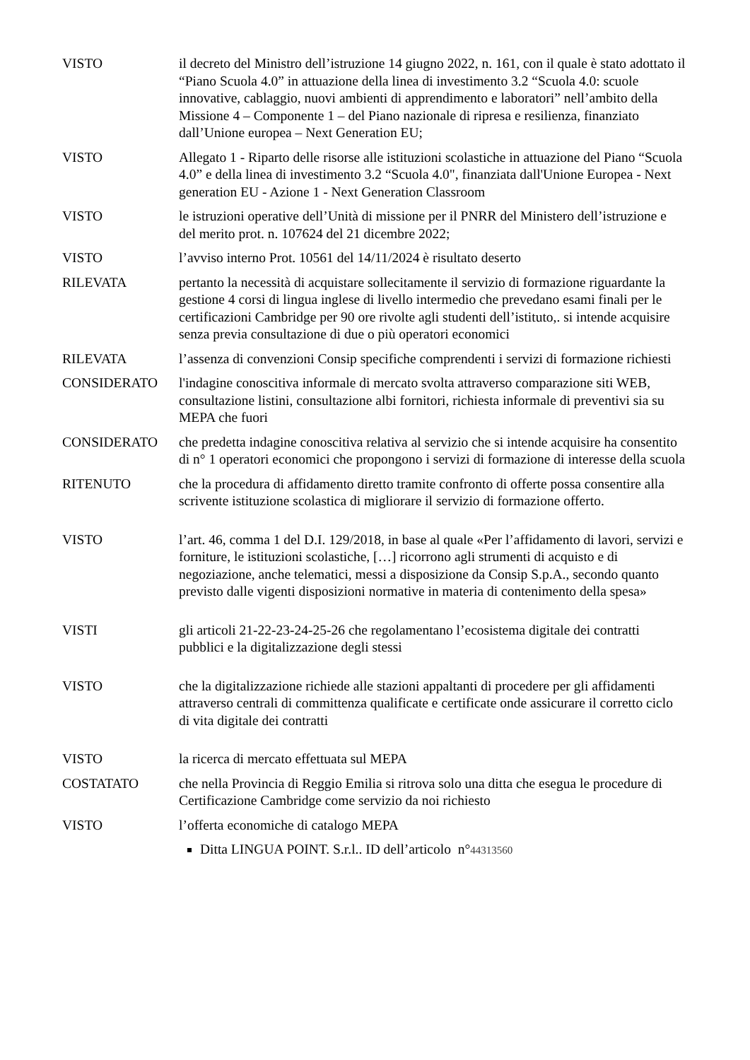VISTO il decreto del Ministro dell’istruzione 14 giugno 2022, n. 161, con il quale è stato adottato il “Piano Scuola 4.0” in attuazione della linea di investimento 3.2 “Scuola 4.0: scuole innovative, cablaggio, nuovi ambienti di apprendimento e laboratori” nell’ambito della Missione 4 – Componente 1 – del Piano nazionale di ripresa e resilienza, finanziato dall’Unione europea – Next Generation EU;
VISTO Allegato 1 - Riparto delle risorse alle istituzioni scolastiche in attuazione del Piano “Scuola 4.0” e della linea di investimento 3.2 “Scuola 4.0", finanziata dall'Unione Europea - Next generation EU - Azione 1 - Next Generation Classroom
VISTO le istruzioni operative dell’Unità di missione per il PNRR del Ministero dell’istruzione e del merito prot. n. 107624 del 21 dicembre 2022;
VISTO l’avviso interno Prot. 10561 del 14/11/2024 è risultato deserto
RILEVATA pertanto la necessità di acquistare sollecitamente il servizio di formazione riguardante la gestione 4 corsi di lingua inglese di livello intermedio che prevedano esami finali per le certificazioni Cambridge per 90 ore rivolte agli studenti dell’istituto,. si intende acquisire senza previa consultazione di due o più operatori economici
RILEVATA l’assenza di convenzioni Consip specifiche comprendenti i servizi di formazione richiesti
CONSIDERATO l'indagine conoscitiva informale di mercato svolta attraverso comparazione siti WEB, consultazione listini, consultazione albi fornitori, richiesta informale di preventivi sia su MEPA che fuori
CONSIDERATO che predetta indagine conoscitiva relativa al servizio che si intende acquisire ha consentito di n° 1 operatori economici che propongono i servizi di formazione di interesse della scuola
RITENUTO che la procedura di affidamento diretto tramite confronto di offerte possa consentire alla scrivente istituzione scolastica di migliorare il servizio di formazione offerto.
VISTO l’art. 46, comma 1 del D.I. 129/2018, in base al quale «Per l’affidamento di lavori, servizi e forniture, le istituzioni scolastiche, […] ricorrono agli strumenti di acquisto e di negoziazione, anche telematici, messi a disposizione da Consip S.p.A., secondo quanto previsto dalle vigenti disposizioni normative in materia di contenimento della spesa»
VISTI gli articoli 21-22-23-24-25-26 che regolamentano l’ecosistema digitale dei contratti pubblici e la digitalizzazione degli stessi
VISTO che la digitalizzazione richiede alle stazioni appaltanti di procedere per gli affidamenti attraverso centrali di committenza qualificate e certificate onde assicurare il corretto ciclo di vita digitale dei contratti
VISTO la ricerca di mercato effettuata sul MEPA
COSTATATO che nella Provincia di Reggio Emilia si ritrova solo una ditta che esegua le procedure di Certificazione Cambridge come servizio da noi richiesto
VISTO l’offerta economiche di catalogo MEPA
Ditta LINGUA POINT. S.r.l.. ID dell’articolo n°44313560